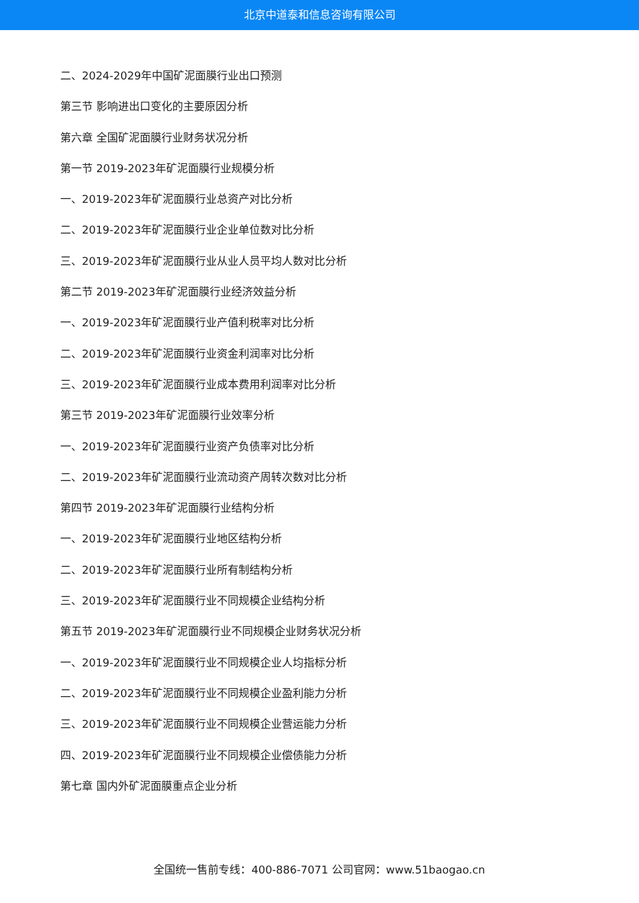北京中道泰和信息咨询有限公司
二、2024-2029年中国矿泥面膜行业出口预测
第三节 影响进出口变化的主要原因分析
第六章 全国矿泥面膜行业财务状况分析
第一节 2019-2023年矿泥面膜行业规模分析
一、2019-2023年矿泥面膜行业总资产对比分析
二、2019-2023年矿泥面膜行业企业单位数对比分析
三、2019-2023年矿泥面膜行业从业人员平均人数对比分析
第二节 2019-2023年矿泥面膜行业经济效益分析
一、2019-2023年矿泥面膜行业产值利税率对比分析
二、2019-2023年矿泥面膜行业资金利润率对比分析
三、2019-2023年矿泥面膜行业成本费用利润率对比分析
第三节 2019-2023年矿泥面膜行业效率分析
一、2019-2023年矿泥面膜行业资产负债率对比分析
二、2019-2023年矿泥面膜行业流动资产周转次数对比分析
第四节 2019-2023年矿泥面膜行业结构分析
一、2019-2023年矿泥面膜行业地区结构分析
二、2019-2023年矿泥面膜行业所有制结构分析
三、2019-2023年矿泥面膜行业不同规模企业结构分析
第五节 2019-2023年矿泥面膜行业不同规模企业财务状况分析
一、2019-2023年矿泥面膜行业不同规模企业人均指标分析
二、2019-2023年矿泥面膜行业不同规模企业盈利能力分析
三、2019-2023年矿泥面膜行业不同规模企业营运能力分析
四、2019-2023年矿泥面膜行业不同规模企业偿债能力分析
第七章 国内外矿泥面膜重点企业分析
全国统一售前专线：400-886-7071 公司官网：www.51baogao.cn